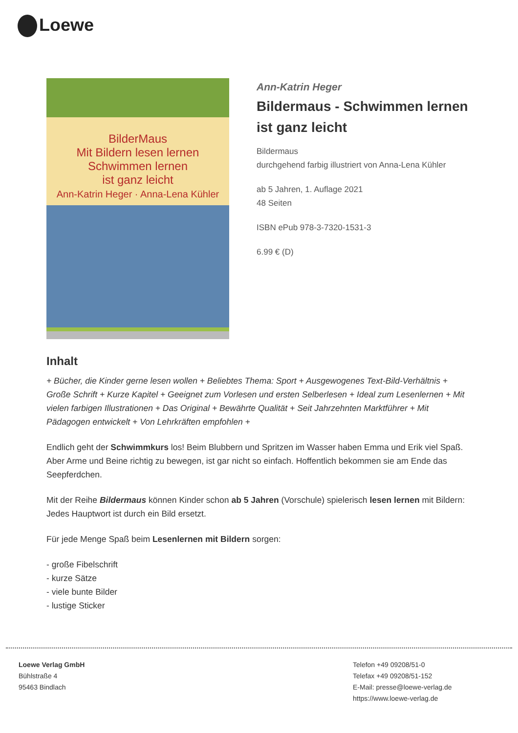Loewe
BilderMaus
Mit Bildern lesen lernen
Schwimmen lernen
ist ganz leicht
Ann-Katrin Heger · Anna-Lena Kühler
Ann-Katrin Heger
Bildermaus - Schwimmen lernen ist ganz leicht
Bildermaus
durchgehend farbig illustriert von Anna-Lena Kühler
ab 5 Jahren, 1. Auflage 2021
48 Seiten
ISBN ePub 978-3-7320-1531-3
6.99 € (D)
Inhalt
+ Bücher, die Kinder gerne lesen wollen + Beliebtes Thema: Sport + Ausgewogenes Text-Bild-Verhältnis + Große Schrift + Kurze Kapitel + Geeignet zum Vorlesen und ersten Selberlesen + Ideal zum Lesenlernen + Mit vielen farbigen Illustrationen + Das Original + Bewährte Qualität + Seit Jahrzehnten Marktführer + Mit Pädagogen entwickelt + Von Lehrkräften empfohlen +
Endlich geht der Schwimmkurs los! Beim Blubbern und Spritzen im Wasser haben Emma und Erik viel Spaß. Aber Arme und Beine richtig zu bewegen, ist gar nicht so einfach. Hoffentlich bekommen sie am Ende das Seepferdchen.
Mit der Reihe Bildermaus können Kinder schon ab 5 Jahren (Vorschule) spielerisch lesen lernen mit Bildern: Jedes Hauptwort ist durch ein Bild ersetzt.
Für jede Menge Spaß beim Lesenlernen mit Bildern sorgen:
- große Fibelschrift
- kurze Sätze
- viele bunte Bilder
- lustige Sticker
Loewe Verlag GmbH
Bühlstraße 4
95463 Bindlach
Telefon +49 09208/51-0
Telefax +49 09208/51-152
E-Mail: presse@loewe-verlag.de
https://www.loewe-verlag.de